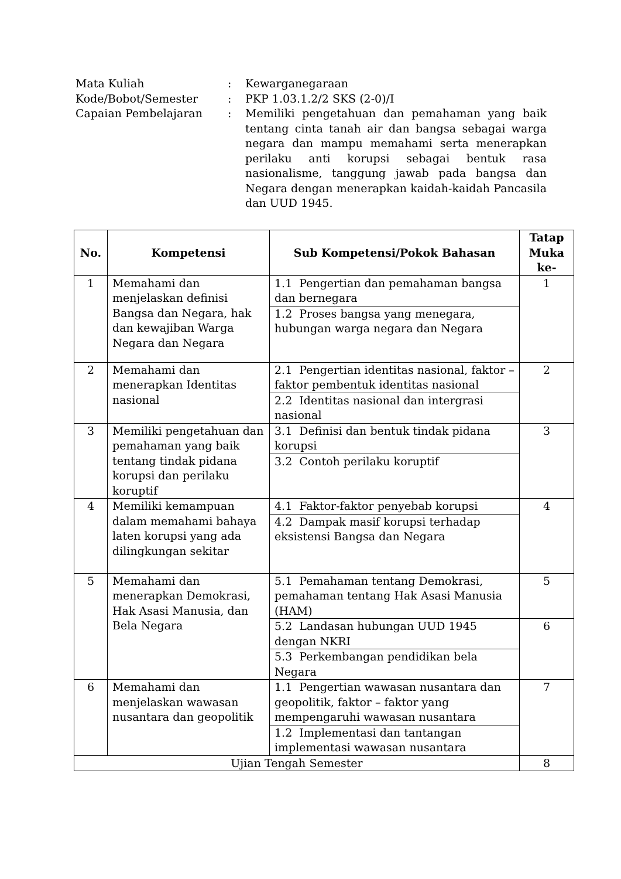| Mata Kuliah | : | Kewarganegaraan |
| Kode/Bobot/Semester | : | PKP 1.03.1.2/2 SKS (2-0)/I |
| Capaian Pembelajaran | : | Memiliki pengetahuan dan pemahaman yang baik tentang cinta tanah air dan bangsa sebagai warga negara dan mampu memahami serta menerapkan perilaku anti korupsi sebagai bentuk rasa nasionalisme, tanggung jawab pada bangsa dan Negara dengan menerapkan kaidah-kaidah Pancasila dan UUD 1945. |
| No. | Kompetensi | Sub Kompetensi/Pokok Bahasan | Tatap Muka ke- |
| --- | --- | --- | --- |
| 1 | Memahami dan menjelaskan definisi Bangsa dan Negara, hak dan kewajiban Warga Negara dan Negara | 1.1 Pengertian dan pemahaman bangsa dan bernegara | 1 |
| | | 1.2 Proses bangsa yang menegara, hubungan warga negara dan Negara | |
| 2 | Memahami dan menerapkan Identitas nasional | 2.1 Pengertian identitas nasional, faktor – faktor pembentuk identitas nasional | 2 |
| | | 2.2 Identitas nasional dan intergrasi nasional | |
| 3 | Memiliki pengetahuan dan pemahaman yang baik tentang tindak pidana korupsi dan perilaku koruptif | 3.1 Definisi dan bentuk tindak pidana korupsi | 3 |
| | | 3.2 Contoh perilaku koruptif | |
| 4 | Memiliki kemampuan dalam memahami bahaya laten korupsi yang ada dilingkungan sekitar | 4.1 Faktor-faktor penyebab korupsi | 4 |
| | | 4.2 Dampak masif korupsi terhadap eksistensi Bangsa dan Negara | |
| 5 | Memahami dan menerapkan Demokrasi, Hak Asasi Manusia, dan Bela Negara | 5.1 Pemahaman tentang Demokrasi, pemahaman tentang Hak Asasi Manusia (HAM) | 5 |
| | | 5.2 Landasan hubungan UUD 1945 dengan NKRI | 6 |
| | | 5.3 Perkembangan pendidikan bela Negara | |
| 6 | Memahami dan menjelaskan wawasan nusantara dan geopolitik | 1.1 Pengertian wawasan nusantara dan geopolitik, faktor – faktor yang mempengaruhi wawasan nusantara | 7 |
| | | 1.2 Implementasi dan tantangan implementasi wawasan nusantara | |
| Ujian Tengah Semester | | | 8 |